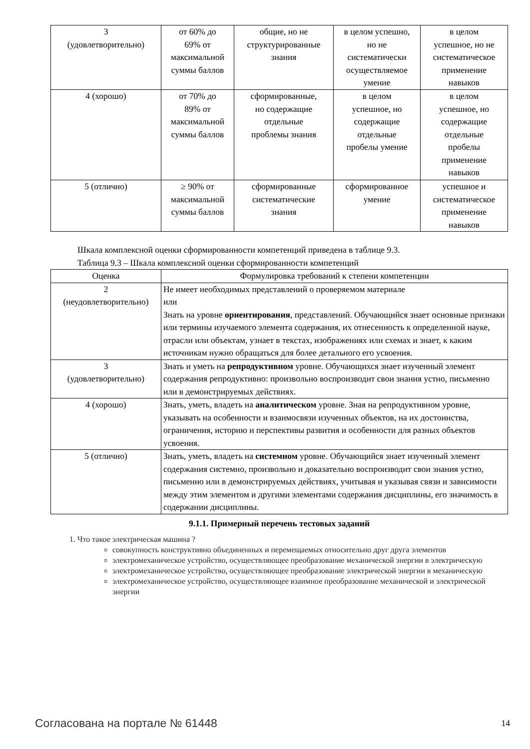| 3 (удовлетворительно) | от 60% до 69% от максимальной суммы баллов | общие, но не структурированные знания | в целом успешно, но не систематически осуществляемое умение | в целом успешное, но не систематическое применение навыков |
| 4 (хорошо) | от 70% до 89% от максимальной суммы баллов | сформированные, но содержащие отдельные проблемы знания | в целом успешное, но содержащие отдельные пробелы умение | в целом успешное, но содержащие отдельные пробелы применение навыков |
| 5 (отлично) | ≥ 90% от максимальной суммы баллов | сформированные систематические знания | сформированное умение | успешное и систематическое применение навыков |
Шкала комплексной оценки сформированности компетенций приведена в таблице 9.3.
Таблица 9.3 – Шкала комплексной оценки сформированности компетенций
| Оценка | Формулировка требований к степени компетенции |
| 2 (неудовлетворительно) | Не имеет необходимых представлений о проверяемом материале или Знать на уровне ориентирования , представлений. Обучающийся знает основные признаки или термины изучаемого элемента содержания, их отнесенность к определенной науке, отрасли или объектам, узнает в текстах, изображениях или схемах и знает, к каким источникам нужно обращаться для более детального его усвоения. |
| 3 (удовлетворительно) | Знать и уметь на репродуктивном уровне. Обучающихся знает изученный элемент содержания репродуктивно: произвольно воспроизводит свои знания устно, письменно или в демонстрируемых действиях. |
| 4 (хорошо) | Знать, уметь, владеть на аналитическом уровне. Зная на репродуктивном уровне, указывать на особенности и взаимосвязи изученных объектов, на их достоинства, ограничения, историю и перспективы развития и особенности для разных объектов усвоения. |
| 5 (отлично) | Знать, уметь, владеть на системном уровне. Обучающийся знает изученный элемент содержания системно, произвольно и доказательно воспроизводит свои знания устно, письменно или в демонстрируемых действиях, учитывая и указывая связи и зависимости между этим элементом и другими элементами содержания дисциплины, его значимость в содержании дисциплины. |
9.1.1. Примерный перечень тестовых заданий
1. Что такое электрическая машина ?
совокупность конструктивно объединенных и перемещаемых относительно друг друга элементов
электромеханическое устройство, осуществляющее преобразование механической энергии в электрическую
электромеханическое устройство, осуществляющее преобразование электрической энергии в механическую
электромеханическое устройство, осуществляющее взаимное преобразование механической и электрической энергии
Согласована на портале № 61448 14